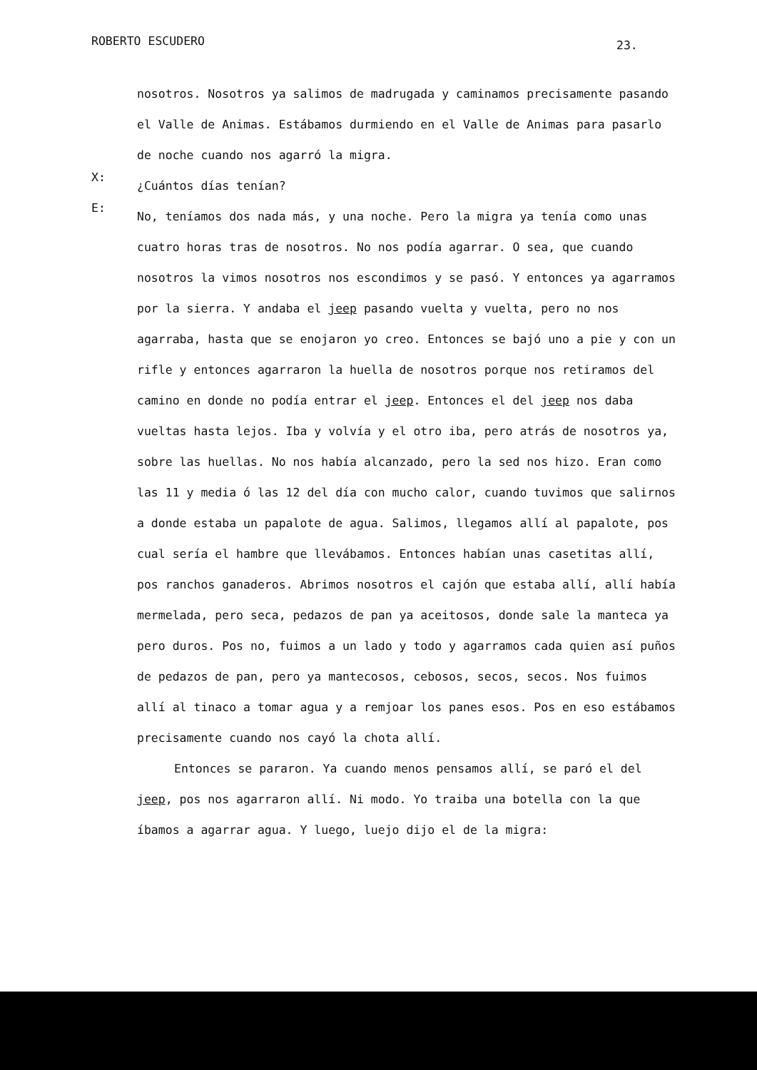ROBERTO ESCUDERO 23.
nosotros. Nosotros ya salimos de madrugada y caminamos precisamente pasando el Valle de Animas. Estábamos durmiendo en el Valle de Animas para pasarlo de noche cuando nos agarró la migra.
X:
¿Cuántos días tenían?
E:
No, teníamos dos nada más, y una noche. Pero la migra ya tenía como unas cuatro horas tras de nosotros. No nos podía agarrar. O sea, que cuando nosotros la vimos nosotros nos escondimos y se pasó. Y entonces ya agarramos por la sierra. Y andaba el jeep pasando vuelta y vuelta, pero no nos agarraba, hasta que se enojaron yo creo. Entonces se bajó uno a pie y con un rifle y entonces agarraron la huella de nosotros porque nos retiramos del camino en donde no podía entrar el jeep. Entonces el del jeep nos daba vueltas hasta lejos. Iba y volvía y el otro iba, pero atrás de nosotros ya, sobre las huellas. No nos había alcanzado, pero la sed nos hizo. Eran como las 11 y media ó las 12 del día con mucho calor, cuando tuvimos que salirnos a donde estaba un papalote de agua. Salimos, llegamos allí al papalote, pos cual sería el hambre que llevábamos. Entonces habían unas casetitas allí, pos ranchos ganaderos. Abrimos nosotros el cajón que estaba allí, allí había mermelada, pero seca, pedazos de pan ya aceitosos, donde sale la manteca ya pero duros. Pos no, fuimos a un lado y todo y agarramos cada quien así puños de pedazos de pan, pero ya mantecosos, cebosos, secos, secos. Nos fuimos allí al tinaco a tomar agua y a remjoar los panes esos. Pos en eso estábamos precisamente cuando nos cayó la chota allí.
Entonces se pararon. Ya cuando menos pensamos allí, se paró el del jeep, pos nos agarraron allí. Ni modo. Yo traiba una botella con la que íbamos a agarrar agua. Y luego, luejo dijo el de la migra: